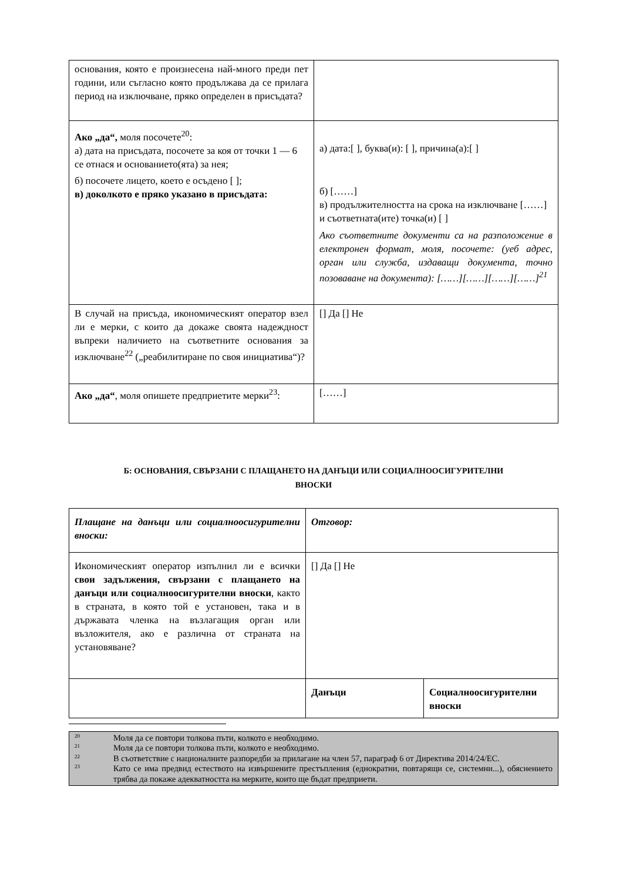| основания, която е произнесена най-много преди пет години, или съгласно която продължава да се прилага период на изключване, пряко определен в присъдата? | |
| Ако „да“, моля посочете<sup>20</sup>: а) дата на присъдата, посочете за коя от точки 1 — 6 се отнася и основанието(ята) за нея; б) посочете лицето, което е осъдено [ ]; в) доколкото е пряко указано в присъдата: | а) дата:[ ], буква(и): [ ], причина(а):[ ] б) [……] в) продължителността на срока на изключване [……] и съответната(ите) точка(и) [ ] Ако съответните документи са на разположение в електронен формат, моля, посочете: (уеб адрес, орган или служба, издаващи документа, точно позоваване на документа): [……][……][……][……]<sup>21</sup> |
| В случай на присъда, икономическият оператор взел ли е мерки, с които да докаже своята надеждност въпреки наличието на съответните основания за изключване<sup>22</sup> („реабилитиране по своя инициатива“)? | [] Да [] Не |
| Ако „да“ , моля опишете предприетите мерки<sup>23</sup>: | [……] |
Б: ОСНОВАНИЯ, СВЪРЗАНИ С ПЛАЩАНЕТО НА ДАНЪЦИ ИЛИ СОЦИАЛНООСИГУРИТЕЛНИ
ВНОСКИ
| Плащане на данъци или социалноосигурителни вноски: | Отговор: | |
| Икономическият оператор изпълнил ли е всички свои задължения, свързани с плащането на данъци или социалноосигурителни вноски , както в страната, в която той е установен, така и в държавата членка на възлагащия орган или възложителя, ако е различна от страната на установяване? | [] Да [] Не | |
| | Данъци | Социалноосигурителни вноски |
20 Моля да се повтори толкова пъти, колкото е необходимо.
21 Моля да се повтори толкова пъти, колкото е необходимо.
22 В съответствие с националните разпоредби за прилагане на член 57, параграф 6 от Директива 2014/24/ЕС.
23 Като се има предвид естеството на извършените престъпления (еднократни, повтарящи се, системни...), обяснението трябва да покаже адекватността на мерките, които ще бъдат предприети.